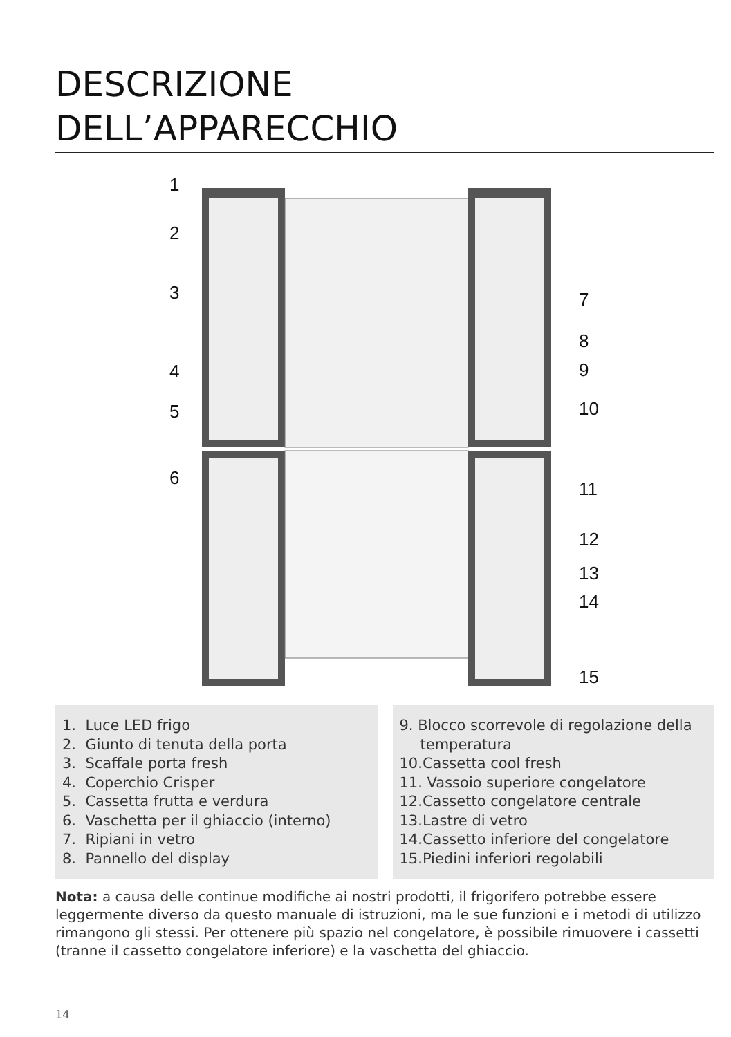DESCRIZIONE
DELL’APPARECCHIO
1
2
3
4
5
6
7
8
9
10
11
12
13
14
15
1. Luce LED frigo
2. Giunto di tenuta della porta
3. Scaffale porta fresh
4. Coperchio Crisper
5. Cassetta frutta e verdura
6. Vaschetta per il ghiaccio (interno)
7. Ripiani in vetro
8. Pannello del display
9. Blocco scorrevole di regolazione della temperatura
10.Cassetta cool fresh
11. Vassoio superiore congelatore
12.Cassetto congelatore centrale
13.Lastre di vetro
14.Cassetto inferiore del congelatore
15.Piedini inferiori regolabili
Nota: a causa delle continue modifiche ai nostri prodotti, il frigorifero potrebbe essere leggermente diverso da questo manuale di istruzioni, ma le sue funzioni e i metodi di utilizzo rimangono gli stessi. Per ottenere più spazio nel congelatore, è possibile rimuovere i cassetti (tranne il cassetto congelatore inferiore) e la vaschetta del ghiaccio.
14